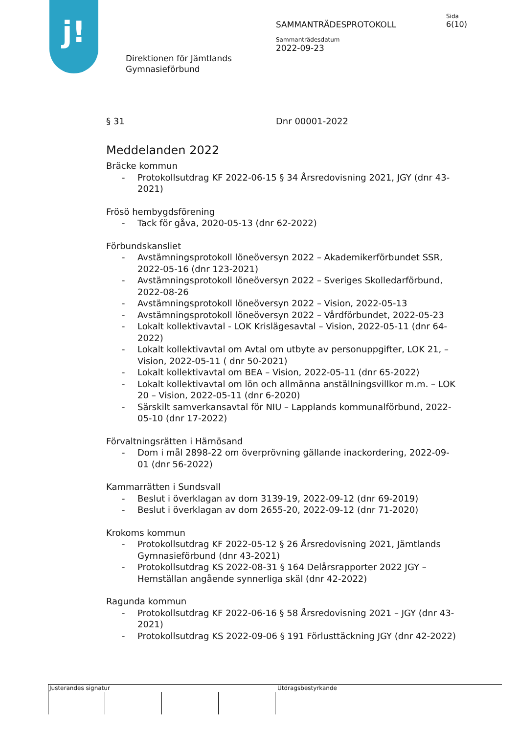j!
Sida
6(10)
SAMMANTRÄDESPROTOKOLL
Sammanträdesdatum
2022-09-23
Direktionen för Jämtlands
Gymnasieförbund
§ 31 Dnr 00001-2022
Meddelanden 2022
Bräcke kommun
- Protokollsutdrag KF 2022-06-15 § 34 Årsredovisning 2021, JGY (dnr 43-2021)
Frösö hembygdsförening
- Tack för gåva, 2020-05-13 (dnr 62-2022)
Förbundskansliet
- Avstämningsprotokoll löneöversyn 2022 – Akademikerförbundet SSR, 2022-05-16 (dnr 123-2021)
- Avstämningsprotokoll löneöversyn 2022 – Sveriges Skolledarförbund, 2022-08-26
- Avstämningsprotokoll löneöversyn 2022 – Vision, 2022-05-13
- Avstämningsprotokoll löneöversyn 2022 – Vårdförbundet, 2022-05-23
- Lokalt kollektivavtal - LOK Krislägesavtal – Vision, 2022-05-11 (dnr 64-2022)
- Lokalt kollektivavtal om Avtal om utbyte av personuppgifter, LOK 21, – Vision, 2022-05-11 ( dnr 50-2021)
- Lokalt kollektivavtal om BEA – Vision, 2022-05-11 (dnr 65-2022)
- Lokalt kollektivavtal om lön och allmänna anställningsvillkor m.m. – LOK 20 – Vision, 2022-05-11 (dnr 6-2020)
- Särskilt samverkansavtal för NIU – Lapplands kommunalförbund, 2022-05-10 (dnr 17-2022)
Förvaltningsrätten i Härnösand
- Dom i mål 2898-22 om överprövning gällande inackordering, 2022-09-01 (dnr 56-2022)
Kammarrätten i Sundsvall
- Beslut i överklagan av dom 3139-19, 2022-09-12 (dnr 69-2019)
- Beslut i överklagan av dom 2655-20, 2022-09-12 (dnr 71-2020)
Krokoms kommun
- Protokollsutdrag KF 2022-05-12 § 26 Årsredovisning 2021, Jämtlands Gymnasieförbund (dnr 43-2021)
- Protokollsutdrag KS 2022-08-31 § 164 Delårsrapporter 2022 JGY – Hemställan angående synnerliga skäl (dnr 42-2022)
Ragunda kommun
- Protokollsutdrag KF 2022-06-16 § 58 Årsredovisning 2021 – JGY (dnr 43-2021)
- Protokollsutdrag KS 2022-09-06 § 191 Förlusttäckning JGY (dnr 42-2022)
Justerandes signatur Utdragsbestyrkande